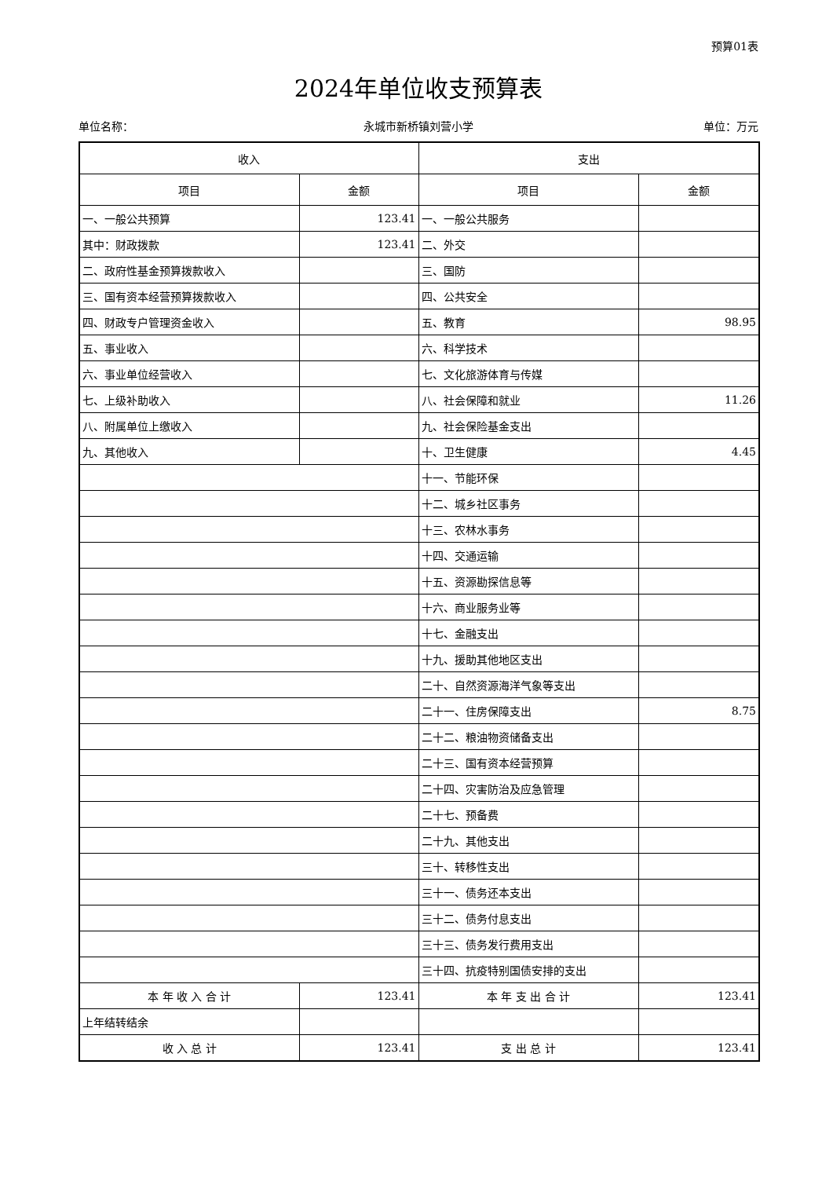预算01表
2024年单位收支预算表
单位名称： 永城市新桥镇刘营小学 单位：万元
| 收入 | | 支出 | |
| --- | --- | --- | --- |
| 项目 | 金额 | 项目 | 金额 |
| 一、一般公共预算 | 123.41 | 一、一般公共服务 | |
| 其中：财政拨款 | 123.41 | 二、外交 | |
| 二、政府性基金预算拨款收入 | | 三、国防 | |
| 三、国有资本经营预算拨款收入 | | 四、公共安全 | |
| 四、财政专户管理资金收入 | | 五、教育 | 98.95 |
| 五、事业收入 | | 六、科学技术 | |
| 六、事业单位经营收入 | | 七、文化旅游体育与传媒 | |
| 七、上级补助收入 | | 八、社会保障和就业 | 11.26 |
| 八、附属单位上缴收入 | | 九、社会保险基金支出 | |
| 九、其他收入 | | 十、卫生健康 | 4.45 |
| | | 十一、节能环保 | |
| | | 十二、城乡社区事务 | |
| | | 十三、农林水事务 | |
| | | 十四、交通运输 | |
| | | 十五、资源勘探信息等 | |
| | | 十六、商业服务业等 | |
| | | 十七、金融支出 | |
| | | 十九、援助其他地区支出 | |
| | | 二十、自然资源海洋气象等支出 | |
| | | 二十一、住房保障支出 | 8.75 |
| | | 二十二、粮油物资储备支出 | |
| | | 二十三、国有资本经营预算 | |
| | | 二十四、灾害防治及应急管理 | |
| | | 二十七、预备费 | |
| | | 二十九、其他支出 | |
| | | 三十、转移性支出 | |
| | | 三十一、债务还本支出 | |
| | | 三十二、债务付息支出 | |
| | | 三十三、债务发行费用支出 | |
| | | 三十四、抗疫特别国债安排的支出 | |
| 本 年 收 入 合 计 | 123.41 | 本 年 支 出 合 计 | 123.41 |
| 上年结转结余 | | | |
| 收 入 总 计 | 123.41 | 支 出 总 计 | 123.41 |